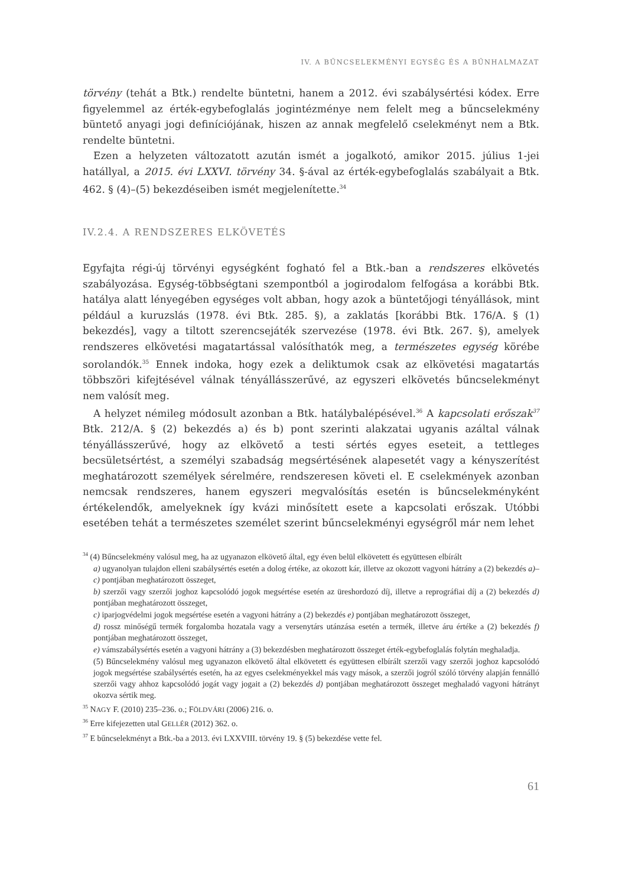IV. A BŰNCSELEKMÉNYI EGYSÉG ÉS A BŰNHALMAZAT
törvény (tehát a Btk.) rendelte büntetni, hanem a 2012. évi szabálysértési kódex. Erre figyelemmel az érték-egybefoglalás jogintézménye nem felelt meg a bűncselekmény büntető anyagi jogi definíciójának, hiszen az annak megfelelő cselekményt nem a Btk. rendelte büntetni.
Ezen a helyzeten változatott azután ismét a jogalkotó, amikor 2015. július 1-jei hatállyal, a 2015. évi LXXVI. törvény 34. §-ával az érték-egybefoglalás szabályait a Btk. 462. § (4)–(5) bekezdéseiben ismét megjelenítette.<sup>34</sup>
IV.2.4. A RENDSZERES ELKÖVETÉS
Egyfajta régi-új törvényi egységként fogható fel a Btk.-ban a rendszeres elkövetés szabályozása. Egység-többségtani szempontból a jogirodalom felfogása a korábbi Btk. hatálya alatt lényegében egységes volt abban, hogy azok a büntetőjogi tényállások, mint például a kuruzslás (1978. évi Btk. 285. §), a zaklatás [korábbi Btk. 176/A. § (1) bekezdés], vagy a tiltott szerencsejáték szervezése (1978. évi Btk. 267. §), amelyek rendszeres elkövetési magatartással valósíthatók meg, a természetes egység körébe sorolandók.<sup>35</sup> Ennek indoka, hogy ezek a deliktumok csak az elkövetési magatartás többszöri kifejtésével válnak tényállásszerűvé, az egyszeri elkövetés bűncselekményt nem valósít meg.
A helyzet némileg módosult azonban a Btk. hatálybalépésével.<sup>36</sup> A kapcsolati erőszak<sup>37</sup> Btk. 212/A. § (2) bekezdés a) és b) pont szerinti alakzatai ugyanis azáltal válnak tényállásszerűvé, hogy az elkövető a testi sértés egyes eseteit, a tettleges becsületsértést, a személyi szabadság megsértésének alapesetét vagy a kényszerítést meghatározott személyek sérelmére, rendszeresen követi el. E cselekmények azonban nemcsak rendszeres, hanem egyszeri megvalósítás esetén is bűncselekményként értékelendők, amelyeknek így kvázi minősített esete a kapcsolati erőszak. Utóbbi esetében tehát a természetes személet szerint bűncselekményi egységről már nem lehet
<sup>34</sup> (4) Bűncselekmény valósul meg, ha az ugyanazon elkövető által, egy éven belül elkövetett és együttesen elbírált
a) ugyanolyan tulajdon elleni szabálysértés esetén a dolog értéke, az okozott kár, illetve az okozott vagyoni hátrány a (2) bekezdés a)–c) pontjában meghatározott összeget,
b) szerzői vagy szerzői joghoz kapcsolódó jogok megsértése esetén az üreshordozó díj, illetve a reprográfiai díj a (2) bekezdés d) pontjában meghatározott összeget,
c) iparjogvédelmi jogok megsértése esetén a vagyoni hátrány a (2) bekezdés e) pontjában meghatározott összeget,
d) rossz minőségű termék forgalomba hozatala vagy a versenytárs utánzása esetén a termék, illetve áru értéke a (2) bekezdés f) pontjában meghatározott összeget,
e) vámszabálysértés esetén a vagyoni hátrány a (3) bekezdésben meghatározott összeget érték-egybefoglalás folytán meghaladja.
(5) Bűncselekmény valósul meg ugyanazon elkövető által elkövetett és együttesen elbírált szerzői vagy szerzői joghoz kapcsolódó jogok megsértése szabálysértés esetén, ha az egyes cselekményekkel más vagy mások, a szerzői jogról szóló törvény alapján fennálló szerzői vagy ahhoz kapcsolódó jogát vagy jogait a (2) bekezdés d) pontjában meghatározott összeget meghaladó vagyoni hátrányt okozva sértik meg.
<sup>35</sup> NAGY F. (2010) 235–236. o.; FÖLDVÁRI (2006) 216. o.
<sup>36</sup> Erre kifejezetten utal GELLÉR (2012) 362. o.
<sup>37</sup> E bűncselekményt a Btk.-ba a 2013. évi LXXVIII. törvény 19. § (5) bekezdése vette fel.
61